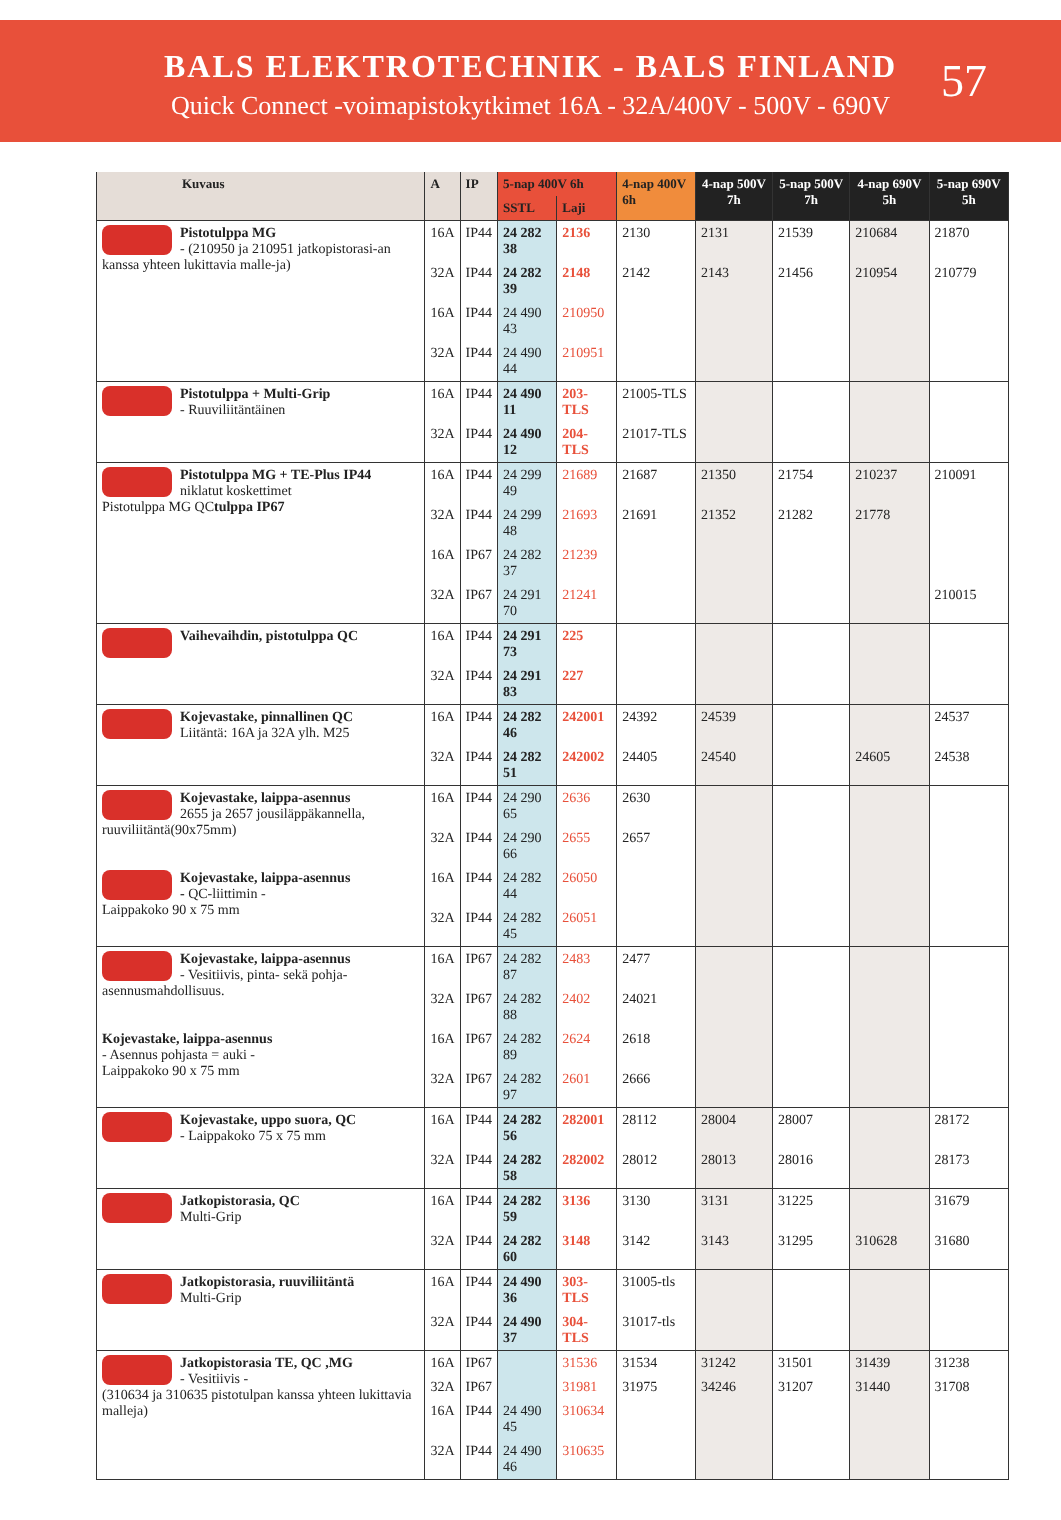BALS ELEKTROTECHNIK - BALS FINLAND
Quick Connect -voimapistokytkimet 16A - 32A/400V - 500V - 690V
57
| Kuvaus | A | IP | 5-nap 400V 6h | | 4-nap 400V 6h | 4-nap 500V 7h | 5-nap 500V 7h | 4-nap 690V 5h | 5-nap 690V 5h |
| --- | --- | --- | --- | --- | --- | --- | --- | --- | --- |
| | | | SSTL | Laji | | | | | |
| Pistotulppa MG - (210950 ja 210951 jatkopistorasi-an kanssa yhteen lukittavia malle-ja) | 16A | IP44 | 24 282 38 | 2136 | 2130 | 2131 | 21539 | 210684 | 21870 |
| | 32A | IP44 | 24 282 39 | 2148 | 2142 | 2143 | 21456 | 210954 | 210779 |
| | 16A | IP44 | 24 490 43 | 210950 | | | | | |
| | 32A | IP44 | 24 490 44 | 210951 | | | | | |
| Pistotulppa + Multi-Grip - Ruuviliitäntäinen | 16A | IP44 | 24 490 11 | 203-TLS | 21005-TLS | | | | |
| | 32A | IP44 | 24 490 12 | 204-TLS | 21017-TLS | | | | |
| Pistotulppa MG + TE-Plus IP44 niklatut koskettimet Pistotulppa MG QC tulppa IP67 | 16A | IP44 | 24 299 49 | 21689 | 21687 | 21350 | 21754 | 210237 | 210091 |
| | 32A | IP44 | 24 299 48 | 21693 | 21691 | 21352 | 21282 | 21778 | |
| | 16A | IP67 | 24 282 37 | 21239 | | | | | |
| | 32A | IP67 | 24 291 70 | 21241 | | | | | 210015 |
| Vaihevaihdin, pistotulppa QC | 16A | IP44 | 24 291 73 | 225 | | | | | |
| | 32A | IP44 | 24 291 83 | 227 | | | | | |
| Kojevastake, pinnallinen QC Liitäntä: 16A ja 32A ylh. M25 | 16A | IP44 | 24 282 46 | 242001 | 24392 | 24539 | | | 24537 |
| | 32A | IP44 | 24 282 51 | 242002 | 24405 | 24540 | | 24605 | 24538 |
| Kojevastake, laippa-asennus 2655 ja 2657 jousiläppäkannella, ruuviliitäntä(90x75mm) | 16A | IP44 | 24 290 65 | 2636 | 2630 | | | | |
| | 32A | IP44 | 24 290 66 | 2655 | 2657 | | | | |
| Kojevastake, laippa-asennus - QC-liittimin - Laippakoko 90 x 75 mm | 16A | IP44 | 24 282 44 | 26050 | | | | | |
| | 32A | IP44 | 24 282 45 | 26051 | | | | | |
| Kojevastake, laippa-asennus - Vesitiivis, pinta- sekä pohja-asennusmahdollisuus. | 16A | IP67 | 24 282 87 | 2483 | 2477 | | | | |
| | 32A | IP67 | 24 282 88 | 2402 | 24021 | | | | |
| Kojevastake, laippa-asennus - Asennus pohjasta = auki - Laippakoko 90 x 75 mm | 16A | IP67 | 24 282 89 | 2624 | 2618 | | | | |
| | 32A | IP67 | 24 282 97 | 2601 | 2666 | | | | |
| Kojevastake, uppo suora, QC - Laippakoko 75 x 75 mm | 16A | IP44 | 24 282 56 | 282001 | 28112 | 28004 | 28007 | | 28172 |
| | 32A | IP44 | 24 282 58 | 282002 | 28012 | 28013 | 28016 | | 28173 |
| Jatkopistorasia, QC Multi-Grip | 16A | IP44 | 24 282 59 | 3136 | 3130 | 3131 | 31225 | | 31679 |
| | 32A | IP44 | 24 282 60 | 3148 | 3142 | 3143 | 31295 | 310628 | 31680 |
| Jatkopistorasia, ruuviliitäntä Multi-Grip | 16A | IP44 | 24 490 36 | 303-TLS | 31005-tls | | | | |
| | 32A | IP44 | 24 490 37 | 304-TLS | 31017-tls | | | | |
| Jatkopistorasia TE, QC ,MG - Vesitiivis - (310634 ja 310635 pistotulpan kanssa yhteen lukittavia malleja) | 16A | IP67 | | 31536 | 31534 | 31242 | 31501 | 31439 | 31238 |
| | 32A | IP67 | | 31981 | 31975 | 34246 | 31207 | 31440 | 31708 |
| | 16A | IP44 | 24 490 45 | 310634 | | | | | |
| | 32A | IP44 | 24 490 46 | 310635 | | | | | |